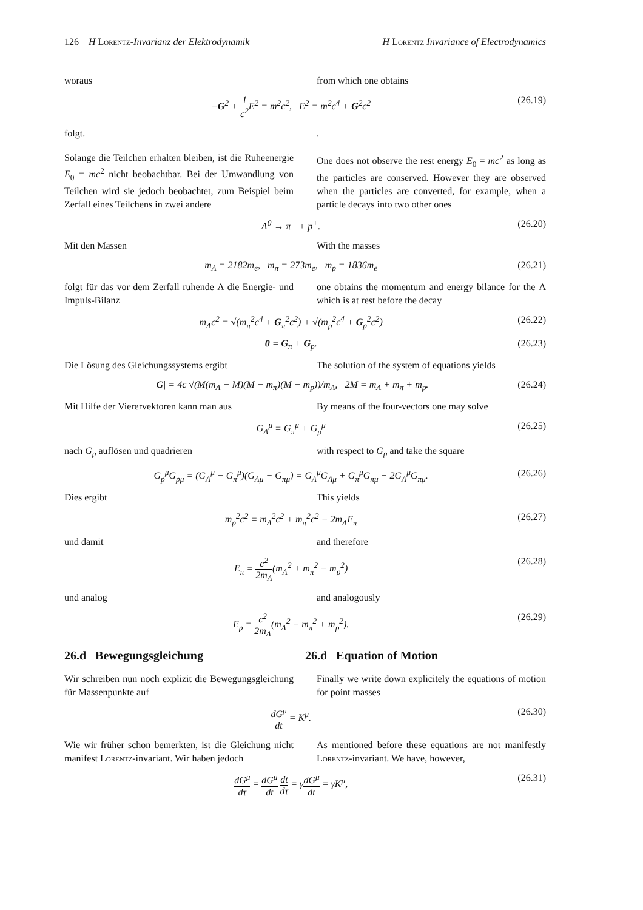126 H Lorentz-Invarianz der Elektrodynamik H Lorentz Invariance of Electrodynamics
woraus from which one obtains
−G<sup>2</sup> + 1 c<sup>2</sup> E<sup>2</sup> = m<sup>2</sup>c<sup>2</sup>, E<sup>2</sup> = m<sup>2</sup>c<sup>4</sup> + G<sup>2</sup>c<sup>2</sup> (26.19)
folgt. .
Solange die Teilchen erhalten bleiben, ist die Ruheenergie E<sub>0</sub> = mc<sup>2</sup> nicht beobachtbar. Bei der Umwandlung von Teilchen wird sie jedoch beobachtet, zum Beispiel beim Zerfall eines Teilchens in zwei andere
One does not observe the rest energy E<sub>0</sub> = mc<sup>2</sup> as long as the particles are conserved. However they are observed when the particles are converted, for example, when a particle decays into two other ones
Λ<sup>0</sup> → π<sup>−</sup> + p<sup>+</sup>. (26.20)
Mit den Massen With the masses
m<sub>Λ</sub> = 2182m<sub>e</sub>, m<sub>π</sub> = 273m<sub>e</sub>, m<sub>p</sub> = 1836m<sub>e</sub> (26.21)
folgt für das vor dem Zerfall ruhende Λ die Energie- und Impuls-Bilanz
one obtains the momentum and energy bilance for the Λ which is at rest before the decay
m<sub>Λ</sub>c<sup>2</sup> = √(m<sub>π</sub><sup>2</sup>c<sup>4</sup> + G<sub>π</sub><sup>2</sup>c<sup>2</sup>) + √(m<sub>p</sub><sup>2</sup>c<sup>4</sup> + G<sub>p</sub><sup>2</sup>c<sup>2</sup>) (26.22)
0 = G<sub>π</sub> + G<sub>p</sub>. (26.23)
Die Lösung des Gleichungssystems ergibt The solution of the system of equations yields
|G| = 4c √(M(m<sub>Λ</sub> − M)(M − m<sub>π</sub>)(M − m<sub>p</sub>))/m<sub>Λ</sub>, 2M = m<sub>Λ</sub> + m<sub>π</sub> + m<sub>p</sub>. (26.24)
Mit Hilfe der Vierervektoren kann man aus
By means of the four-vectors one may solve
G<sub>Λ</sub><sup>μ</sup> = G<sub>π</sub><sup>μ</sup> + G<sub>p</sub><sup>μ</sup> (26.25)
nach G<sub>p</sub> auflösen und quadrieren with respect to G<sub>p</sub> and take the square
G<sub>p</sub><sup>μ</sup>G<sub>pμ</sub> = (G<sub>Λ</sub><sup>μ</sup> − G<sub>π</sub><sup>μ</sup>)(G<sub>Λμ</sub> − G<sub>πμ</sub>) = G<sub>Λ</sub><sup>μ</sup>G<sub>Λμ</sub> + G<sub>π</sub><sup>μ</sup>G<sub>πμ</sub> − 2G<sub>Λ</sub><sup>μ</sup>G<sub>πμ</sub>. (26.26)
Dies ergibt This yields
m<sub>p</sub><sup>2</sup>c<sup>2</sup> = m<sub>Λ</sub><sup>2</sup>c<sup>2</sup> + m<sub>π</sub><sup>2</sup>c<sup>2</sup> − 2m<sub>Λ</sub>E<sub>π</sub> (26.27)
und damit and therefore
E<sub>π</sub> = c<sup>2</sup> 2m<sub>Λ</sub>(m<sub>Λ</sub><sup>2</sup> + m<sub>π</sub><sup>2</sup> − m<sub>p</sub><sup>2</sup>) (26.28)
und analog and analogously
E<sub>p</sub> = c<sup>2</sup> 2m<sub>Λ</sub>(m<sub>Λ</sub><sup>2</sup> − m<sub>π</sub><sup>2</sup> + m<sub>p</sub><sup>2</sup>). (26.29)
26.d Bewegungsgleichung 26.d Equation of Motion
Wir schreiben nun noch explizit die Bewegungsgleichung für Massenpunkte auf
Finally we write down explicitely the equations of motion for point masses
dG<sup>μ</sup> dt = K<sup>μ</sup>. (26.30)
Wie wir früher schon bemerkten, ist die Gleichung nicht manifest Lorentz-invariant. Wir haben jedoch
As mentioned before these equations are not manifestly Lorentz-invariant. We have, however,
dG<sup>μ</sup> dτ = dG<sup>μ</sup> dt dt dτ = γdG<sup>μ</sup> dt = γK<sup>μ</sup>, (26.31)